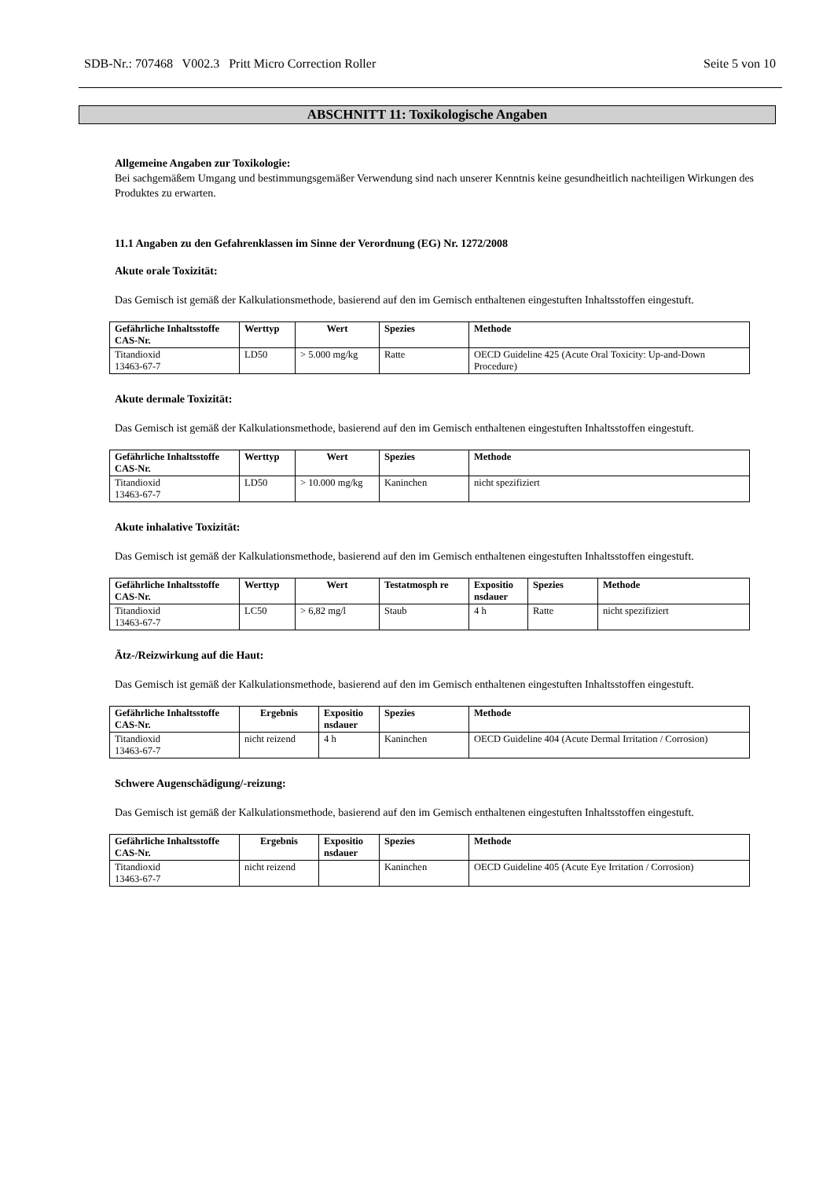SDB-Nr.: 707468 V002.3 Pritt Micro Correction Roller Seite 5 von 10
ABSCHNITT 11: Toxikologische Angaben
Allgemeine Angaben zur Toxikologie:
Bei sachgemäßem Umgang und bestimmungsgemäßer Verwendung sind nach unserer Kenntnis keine gesundheitlich nachteiligen Wirkungen des Produktes zu erwarten.
11.1 Angaben zu den Gefahrenklassen im Sinne der Verordnung (EG) Nr. 1272/2008
Akute orale Toxizität:
Das Gemisch ist gemäß der Kalkulationsmethode, basierend auf den im Gemisch enthaltenen eingestuften Inhaltsstoffen eingestuft.
| Gefährliche Inhaltsstoffe CAS-Nr. | Werttyp | Wert | Spezies | Methode |
| --- | --- | --- | --- | --- |
| Titandioxid 13463-67-7 | LD50 | > 5.000 mg/kg | Ratte | OECD Guideline 425 (Acute Oral Toxicity: Up-and-Down Procedure) |
Akute dermale Toxizität:
Das Gemisch ist gemäß der Kalkulationsmethode, basierend auf den im Gemisch enthaltenen eingestuften Inhaltsstoffen eingestuft.
| Gefährliche Inhaltsstoffe CAS-Nr. | Werttyp | Wert | Spezies | Methode |
| --- | --- | --- | --- | --- |
| Titandioxid 13463-67-7 | LD50 | > 10.000 mg/kg | Kaninchen | nicht spezifiziert |
Akute inhalative Toxizität:
Das Gemisch ist gemäß der Kalkulationsmethode, basierend auf den im Gemisch enthaltenen eingestuften Inhaltsstoffen eingestuft.
| Gefährliche Inhaltsstoffe CAS-Nr. | Werttyp | Wert | Testatmosph re | Expositio nsdauer | Spezies | Methode |
| --- | --- | --- | --- | --- | --- | --- |
| Titandioxid 13463-67-7 | LC50 | > 6,82 mg/l | Staub | 4 h | Ratte | nicht spezifiziert |
Ätz-/Reizwirkung auf die Haut:
Das Gemisch ist gemäß der Kalkulationsmethode, basierend auf den im Gemisch enthaltenen eingestuften Inhaltsstoffen eingestuft.
| Gefährliche Inhaltsstoffe CAS-Nr. | Ergebnis | Expositio nsdauer | Spezies | Methode |
| --- | --- | --- | --- | --- |
| Titandioxid 13463-67-7 | nicht reizend | 4 h | Kaninchen | OECD Guideline 404 (Acute Dermal Irritation / Corrosion) |
Schwere Augenschädigung/-reizung:
Das Gemisch ist gemäß der Kalkulationsmethode, basierend auf den im Gemisch enthaltenen eingestuften Inhaltsstoffen eingestuft.
| Gefährliche Inhaltsstoffe CAS-Nr. | Ergebnis | Expositio nsdauer | Spezies | Methode |
| --- | --- | --- | --- | --- |
| Titandioxid 13463-67-7 | nicht reizend | | Kaninchen | OECD Guideline 405 (Acute Eye Irritation / Corrosion) |